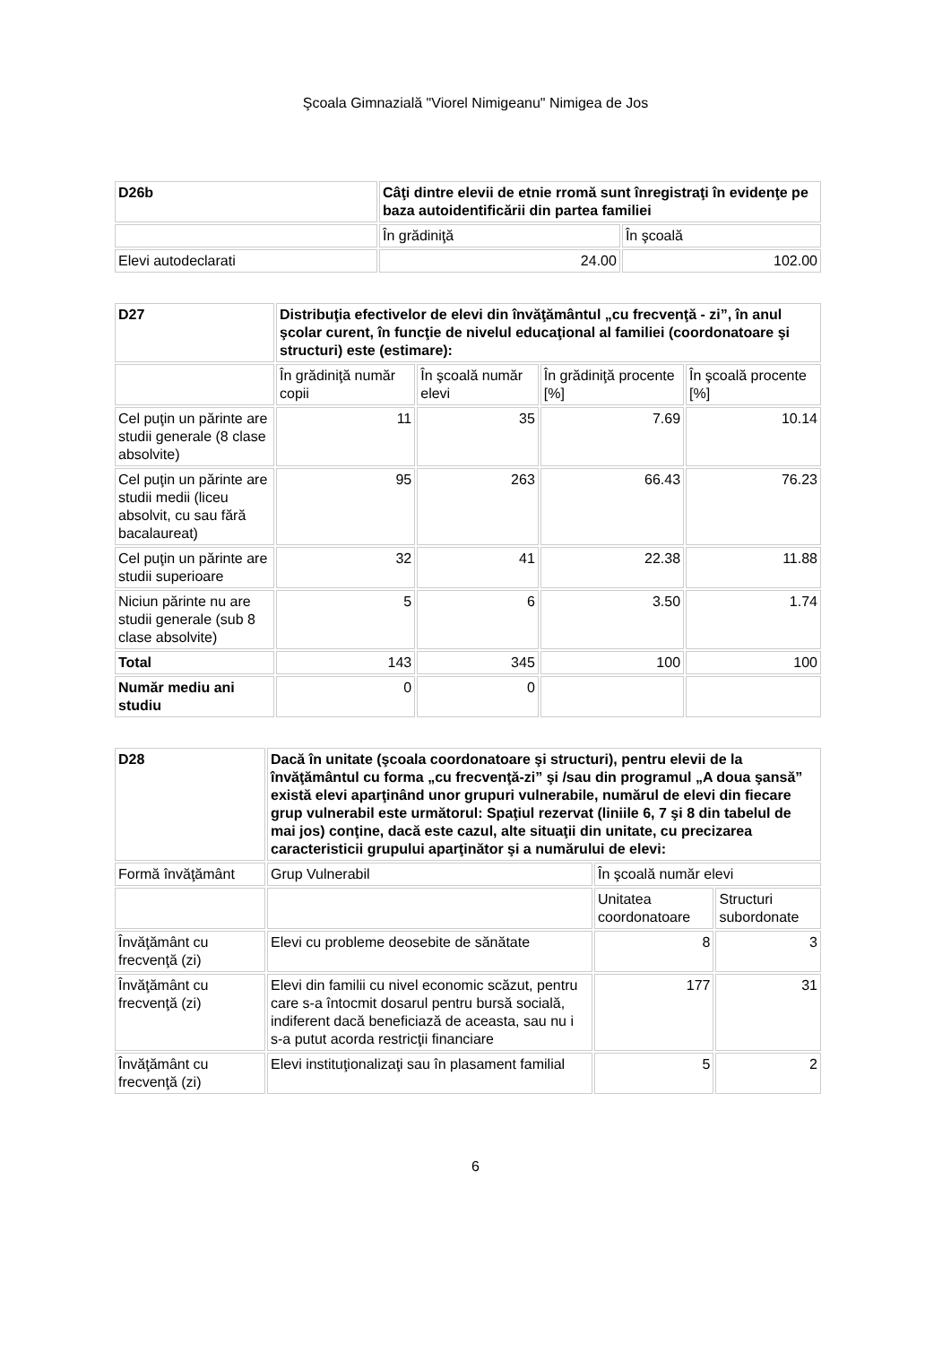Şcoala Gimnazială "Viorel Nimigeanu" Nimigea de Jos
| D26b | Câţi dintre elevii de etnie rromă sunt înregistraţi în evidenţe pe baza autoidentificării din partea familiei | |
| | În grădiniţă | În şcoală |
| Elevi autodeclarati | 24.00 | 102.00 |
| D27 | Distribuţia efectivelor de elevi din învăţământul „cu frecvenţă - zi”, în anul şcolar curent, în funcţie de nivelul educaţional al familiei (coordonatoare şi structuri) este (estimare): | | | |
| | În grădiniţă număr copii | În şcoală număr elevi | În grădiniţă procente [%] | În şcoală procente [%] |
| Cel puţin un părinte are studii generale (8 clase absolvite) | 11 | 35 | 7.69 | 10.14 |
| Cel puţin un părinte are studii medii (liceu absolvit, cu sau fără bacalaureat) | 95 | 263 | 66.43 | 76.23 |
| Cel puţin un părinte are studii superioare | 32 | 41 | 22.38 | 11.88 |
| Niciun părinte nu are studii generale (sub 8 clase absolvite) | 5 | 6 | 3.50 | 1.74 |
| Total | 143 | 345 | 100 | 100 |
| Număr mediu ani studiu | 0 | 0 | | |
| D28 | Dacă în unitate (şcoala coordonatoare şi structuri), pentru elevii de la învăţământul cu forma „cu frecvenţă-zi” şi /sau din programul „A doua şansă” există elevi aparţinând unor grupuri vulnerabile, numărul de elevi din fiecare grup vulnerabil este următorul: Spaţiul rezervat (liniile 6, 7 şi 8 din tabelul de mai jos) conţine, dacă este cazul, alte situaţii din unitate, cu precizarea caracteristicii grupului aparţinător şi a numărului de elevi: | | |
| Formă învăţământ | Grup Vulnerabil | În şcoală număr elevi | |
| | | Unitatea coordonatoare | Structuri subordonate |
| Învăţământ cu frecvenţă (zi) | Elevi cu probleme deosebite de sănătate | 8 | 3 |
| Învăţământ cu frecvenţă (zi) | Elevi din familii cu nivel economic scăzut, pentru care s-a întocmit dosarul pentru bursă socială, indiferent dacă beneficiază de aceasta, sau nu i s-a putut acorda restricţii financiare | 177 | 31 |
| Învăţământ cu frecvenţă (zi) | Elevi instituţionalizaţi sau în plasament familial | 5 | 2 |
6